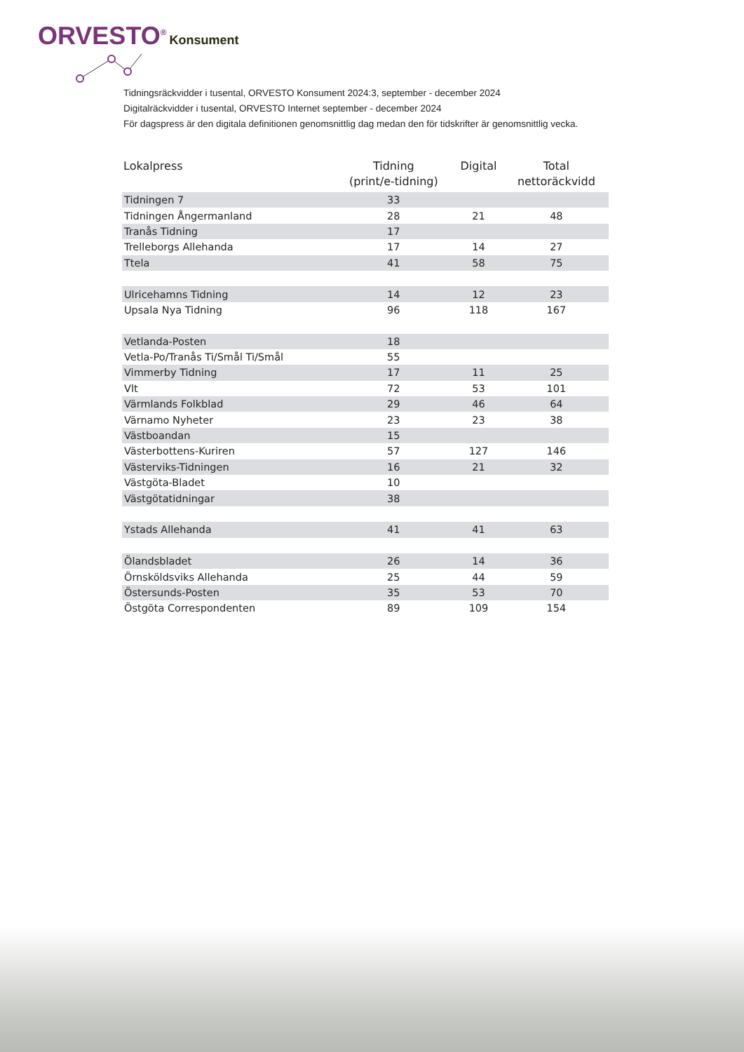ORVESTO<sup>®</sup> Konsument
Tidningsräckvidder i tusental, ORVESTO Konsument 2024:3, september - december 2024
Digitalräckvidder i tusental, ORVESTO Internet september - december 2024
För dagspress är den digitala definitionen genomsnittlig dag medan den för tidskrifter är genomsnittlig vecka.
| Lokalpress | Tidning (print/e-tidning) | Digital | Total nettoräckvidd |
| --- | --- | --- | --- |
| Tidningen 7 | 33 | | |
| Tidningen Ångermanland | 28 | 21 | 48 |
| Tranås Tidning | 17 | | |
| Trelleborgs Allehanda | 17 | 14 | 27 |
| Ttela | 41 | 58 | 75 |
| Ulricehamns Tidning | 14 | 12 | 23 |
| Upsala Nya Tidning | 96 | 118 | 167 |
| Vetlanda-Posten | 18 | | |
| Vetla-Po/Tranås Ti/Smål Ti/Smål | 55 | | |
| Vimmerby Tidning | 17 | 11 | 25 |
| Vlt | 72 | 53 | 101 |
| Värmlands Folkblad | 29 | 46 | 64 |
| Värnamo Nyheter | 23 | 23 | 38 |
| Västboandan | 15 | | |
| Västerbottens-Kuriren | 57 | 127 | 146 |
| Västerviks-Tidningen | 16 | 21 | 32 |
| Västgöta-Bladet | 10 | | |
| Västgötatidningar | 38 | | |
| Ystads Allehanda | 41 | 41 | 63 |
| Ölandsbladet | 26 | 14 | 36 |
| Örnsköldsviks Allehanda | 25 | 44 | 59 |
| Östersunds-Posten | 35 | 53 | 70 |
| Östgöta Correspondenten | 89 | 109 | 154 |